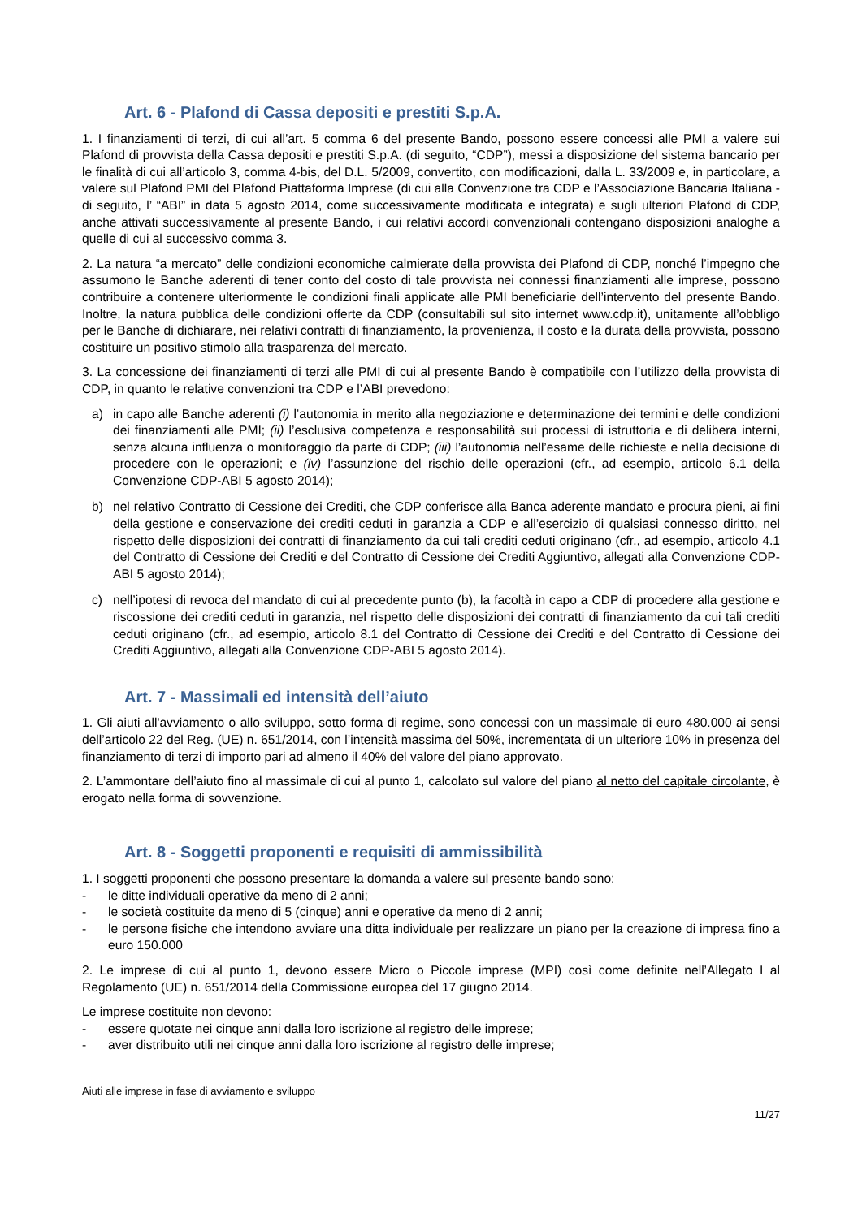Art. 6 - Plafond di Cassa depositi e prestiti S.p.A.
1. I finanziamenti di terzi, di cui all’art. 5 comma 6 del presente Bando, possono essere concessi alle PMI a valere sui Plafond di provvista della Cassa depositi e prestiti S.p.A. (di seguito, “CDP”), messi a disposizione del sistema bancario per le finalità di cui all’articolo 3, comma 4-bis, del D.L. 5/2009, convertito, con modificazioni, dalla L. 33/2009 e, in particolare, a valere sul Plafond PMI del Plafond Piattaforma Imprese (di cui alla Convenzione tra CDP e l’Associazione Bancaria Italiana - di seguito, l’ “ABI” in data 5 agosto 2014, come successivamente modificata e integrata) e sugli ulteriori Plafond di CDP, anche attivati successivamente al presente Bando, i cui relativi accordi convenzionali contengano disposizioni analoghe a quelle di cui al successivo comma 3.
2. La natura “a mercato” delle condizioni economiche calmierate della provvista dei Plafond di CDP, nonché l’impegno che assumono le Banche aderenti di tener conto del costo di tale provvista nei connessi finanziamenti alle imprese, possono contribuire a contenere ulteriormente le condizioni finali applicate alle PMI beneficiarie dell’intervento del presente Bando. Inoltre, la natura pubblica delle condizioni offerte da CDP (consultabili sul sito internet www.cdp.it), unitamente all’obbligo per le Banche di dichiarare, nei relativi contratti di finanziamento, la provenienza, il costo e la durata della provvista, possono costituire un positivo stimolo alla trasparenza del mercato.
3. La concessione dei finanziamenti di terzi alle PMI di cui al presente Bando è compatibile con l’utilizzo della provvista di CDP, in quanto le relative convenzioni tra CDP e l’ABI prevedono:
a) in capo alle Banche aderenti (i) l’autonomia in merito alla negoziazione e determinazione dei termini e delle condizioni dei finanziamenti alle PMI; (ii) l’esclusiva competenza e responsabilità sui processi di istruttoria e di delibera interni, senza alcuna influenza o monitoraggio da parte di CDP; (iii) l’autonomia nell’esame delle richieste e nella decisione di procedere con le operazioni; e (iv) l’assunzione del rischio delle operazioni (cfr., ad esempio, articolo 6.1 della Convenzione CDP-ABI 5 agosto 2014);
b) nel relativo Contratto di Cessione dei Crediti, che CDP conferisce alla Banca aderente mandato e procura pieni, ai fini della gestione e conservazione dei crediti ceduti in garanzia a CDP e all’esercizio di qualsiasi connesso diritto, nel rispetto delle disposizioni dei contratti di finanziamento da cui tali crediti ceduti originano (cfr., ad esempio, articolo 4.1 del Contratto di Cessione dei Crediti e del Contratto di Cessione dei Crediti Aggiuntivo, allegati alla Convenzione CDP-ABI 5 agosto 2014);
c) nell’ipotesi di revoca del mandato di cui al precedente punto (b), la facoltà in capo a CDP di procedere alla gestione e riscossione dei crediti ceduti in garanzia, nel rispetto delle disposizioni dei contratti di finanziamento da cui tali crediti ceduti originano (cfr., ad esempio, articolo 8.1 del Contratto di Cessione dei Crediti e del Contratto di Cessione dei Crediti Aggiuntivo, allegati alla Convenzione CDP-ABI 5 agosto 2014).
Art. 7 - Massimali ed intensità dell’aiuto
1. Gli aiuti all'avviamento o allo sviluppo, sotto forma di regime, sono concessi con un massimale di euro 480.000 ai sensi dell’articolo 22 del Reg. (UE) n. 651/2014, con l’intensità massima del 50%, incrementata di un ulteriore 10% in presenza del finanziamento di terzi di importo pari ad almeno il 40% del valore del piano approvato.
2. L’ammontare dell’aiuto fino al massimale di cui al punto 1, calcolato sul valore del piano al netto del capitale circolante, è erogato nella forma di sovvenzione.
Art. 8 - Soggetti proponenti e requisiti di ammissibilità
1. I soggetti proponenti che possono presentare la domanda a valere sul presente bando sono:
- le ditte individuali operative da meno di 2 anni;
- le società costituite da meno di 5 (cinque) anni e operative da meno di 2 anni;
- le persone fisiche che intendono avviare una ditta individuale per realizzare un piano per la creazione di impresa fino a euro 150.000
2. Le imprese di cui al punto 1, devono essere Micro o Piccole imprese (MPI) così come definite nell’Allegato I al Regolamento (UE) n. 651/2014 della Commissione europea del 17 giugno 2014.
Le imprese costituite non devono:
- essere quotate nei cinque anni dalla loro iscrizione al registro delle imprese;
- aver distribuito utili nei cinque anni dalla loro iscrizione al registro delle imprese;
Aiuti alle imprese in fase di avviamento e sviluppo
11/27